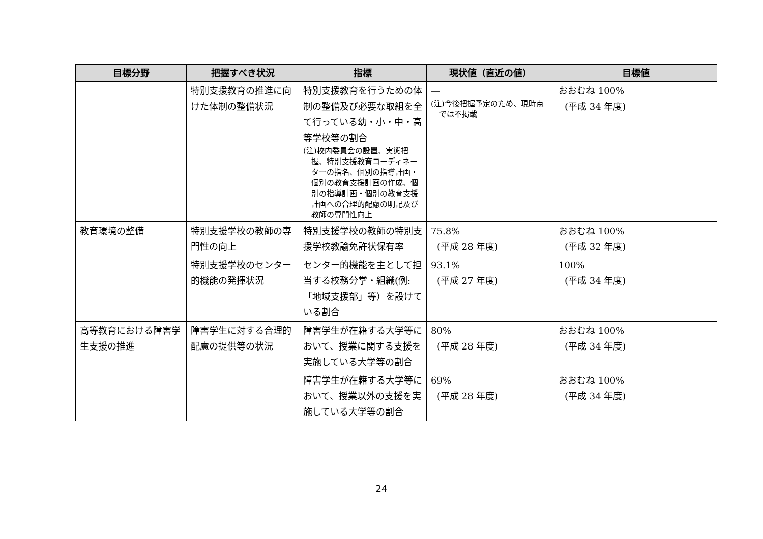| 目標分野 | 把握すべき状況 | 指標 | 現状値（直近の値） | 目標値 |
| --- | --- | --- | --- | --- |
| | 特別支援教育の推進に向けた体制の整備状況 | 特別支援教育を行うための体制の整備及び必要な取組を全て行っている幼・小・中・高等学校等の割合 (注)校内委員会の設置、実態把握、特別支援教育コーディネーターの指名、個別の指導計画・個別の教育支援計画の作成、個別の指導計画・個別の教育支援計画への合理的配慮の明記及び教師の専門性向上 | ― (注)今後把握予定のため、現時点では不掲載 | おおむね 100% (平成 34 年度) |
| 教育環境の整備 | 特別支援学校の教師の専門性の向上 | 特別支援学校の教師の特別支援学校教諭免許状保有率 | 75.8% (平成 28 年度) | おおむね 100% (平成 32 年度) |
| | 特別支援学校のセンター的機能の発揮状況 | センター的機能を主として担当する校務分掌・組織(例:「地域支援部」等）を設けている割合 | 93.1% (平成 27 年度) | 100% (平成 34 年度) |
| 高等教育における障害学生支援の推進 | 障害学生に対する合理的配慮の提供等の状況 | 障害学生が在籍する大学等において、授業に関する支援を実施している大学等の割合 | 80% (平成 28 年度) | おおむね 100% (平成 34 年度) |
| | | 障害学生が在籍する大学等において、授業以外の支援を実施している大学等の割合 | 69% (平成 28 年度) | おおむね 100% (平成 34 年度) |
24